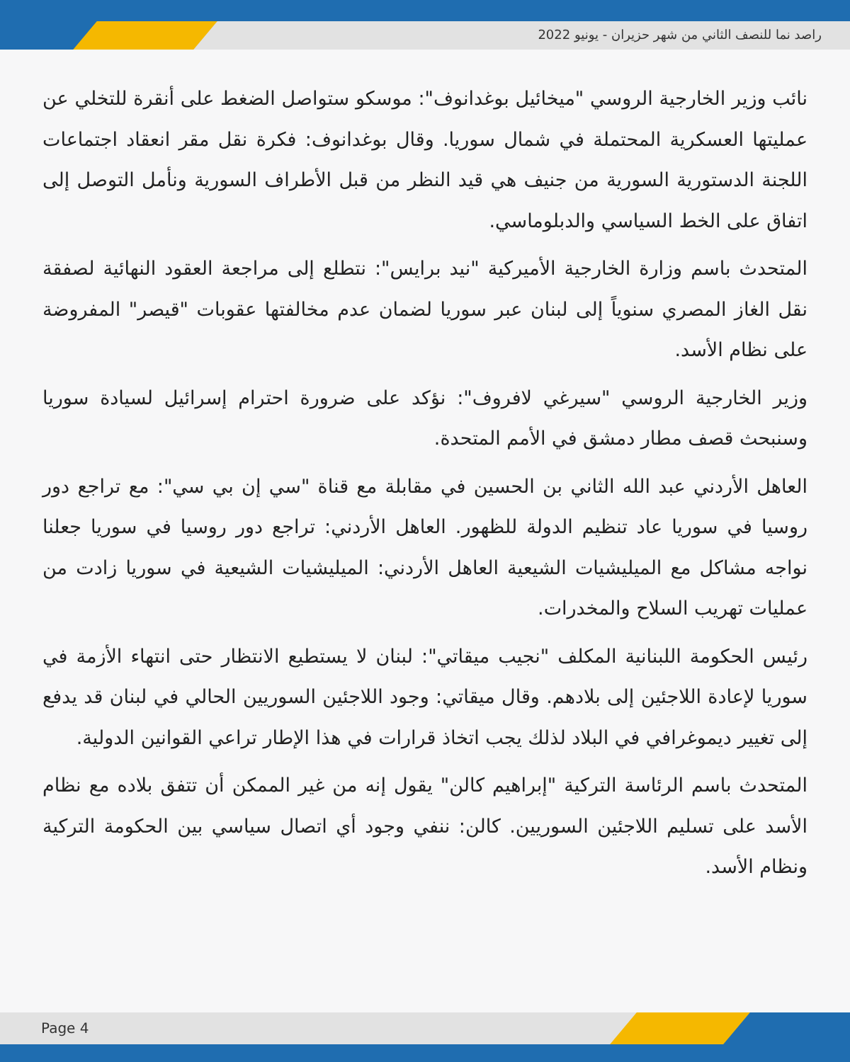راصد نما للنصف الثاني من شهر حزيران - يونيو 2022
نائب وزير الخارجية الروسي "ميخائيل بوغدانوف": موسكو ستواصل الضغط على أنقرة للتخلي عن عمليتها العسكرية المحتملة في شمال سوريا. وقال بوغدانوف: فكرة نقل مقر انعقاد اجتماعات اللجنة الدستورية السورية من جنيف هي قيد النظر من قبل الأطراف السورية ونأمل التوصل إلى اتفاق على الخط السياسي والدبلوماسي.
المتحدث باسم وزارة الخارجية الأميركية "نيد برايس": نتطلع إلى مراجعة العقود النهائية لصفقة نقل الغاز المصري سنوياً إلى لبنان عبر سوريا لضمان عدم مخالفتها عقوبات "قيصر" المفروضة على نظام الأسد.
وزير الخارجية الروسي "سيرغي لافروف": نؤكد على ضرورة احترام إسرائيل لسيادة سوريا وسنبحث قصف مطار دمشق في الأمم المتحدة.
العاهل الأردني عبد الله الثاني بن الحسين في مقابلة مع قناة "سي إن بي سي": مع تراجع دور روسيا في سوريا عاد تنظيم الدولة للظهور. العاهل الأردني: تراجع دور روسيا في سوريا جعلنا نواجه مشاكل مع الميليشيات الشيعية العاهل الأردني: الميليشيات الشيعية في سوريا زادت من عمليات تهريب السلاح والمخدرات.
رئيس الحكومة اللبنانية المكلف "نجيب ميقاتي": لبنان لا يستطيع الانتظار حتى انتهاء الأزمة في سوريا لإعادة اللاجئين إلى بلادهم. وقال ميقاتي: وجود اللاجئين السوريين الحالي في لبنان قد يدفع إلى تغيير ديموغرافي في البلاد لذلك يجب اتخاذ قرارات في هذا الإطار تراعي القوانين الدولية.
المتحدث باسم الرئاسة التركية "إبراهيم كالن" يقول إنه من غير الممكن أن تتفق بلاده مع نظام الأسد على تسليم اللاجئين السوريين. كالن: ننفي وجود أي اتصال سياسي بين الحكومة التركية ونظام الأسد.
Page 4